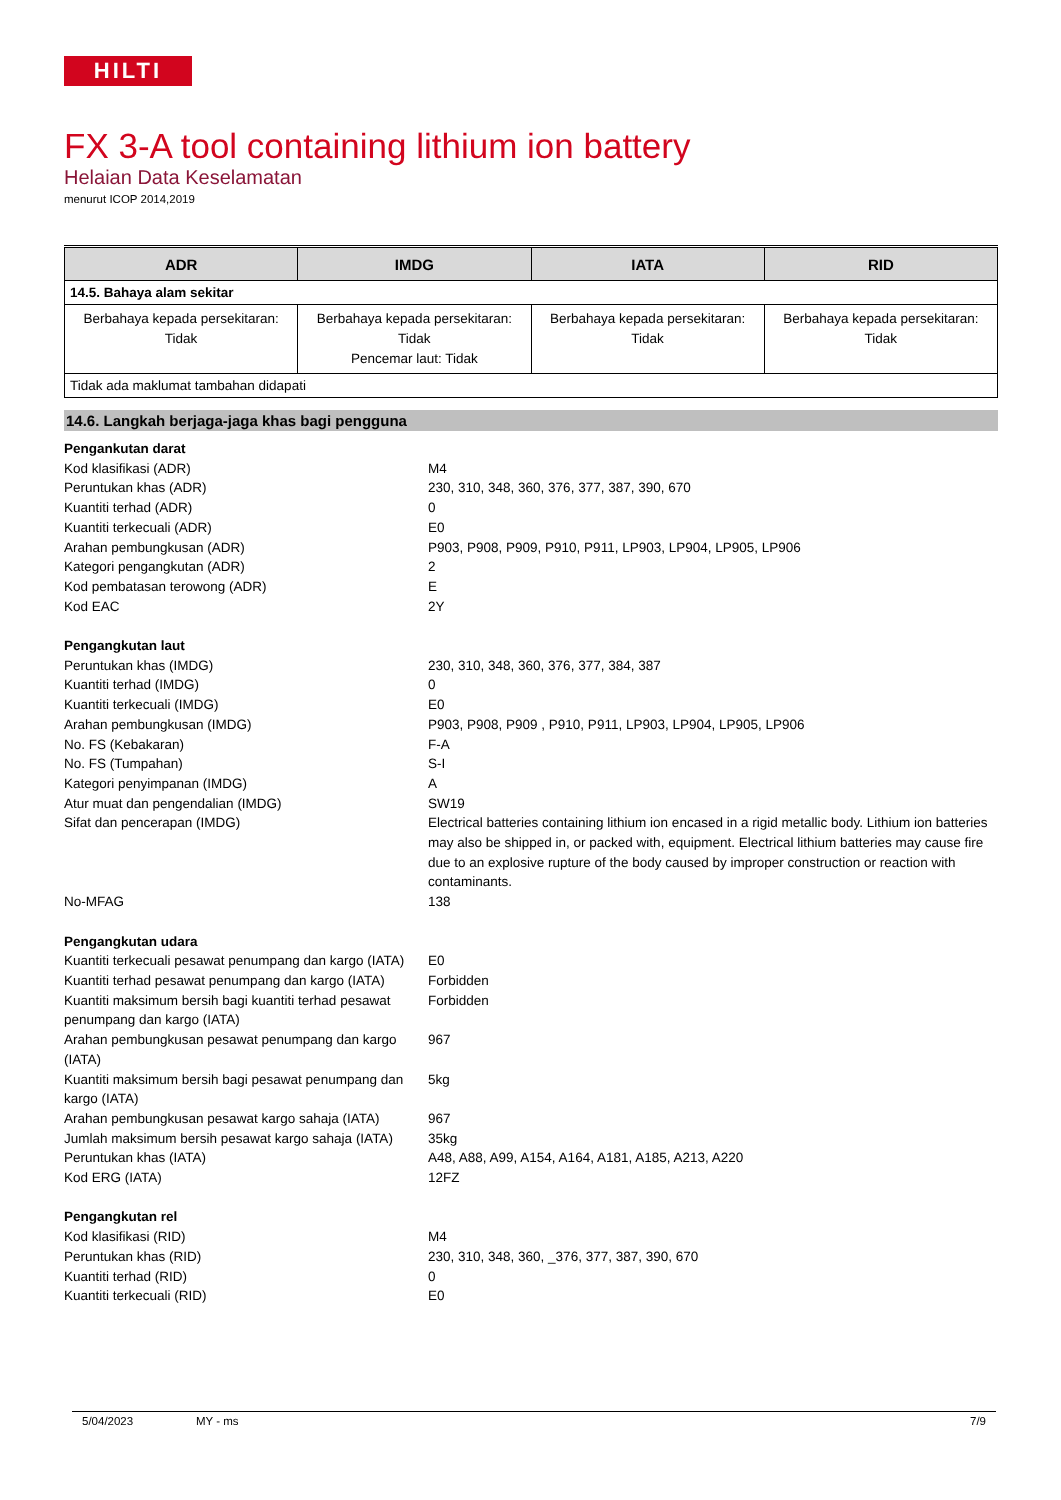HILTI
FX 3-A tool containing lithium ion battery
Helaian Data Keselamatan
menurut ICOP 2014,2019
| ADR | IMDG | IATA | RID |
| --- | --- | --- | --- |
| 14.5. Bahaya alam sekitar | | | |
| Berbahaya kepada persekitaran: Tidak | Berbahaya kepada persekitaran: Tidak Pencemar laut: Tidak | Berbahaya kepada persekitaran: Tidak | Berbahaya kepada persekitaran: Tidak |
| Tidak ada maklumat tambahan didapati | | | |
14.6. Langkah berjaga-jaga khas bagi pengguna
| Pengankutan darat | |
| Kod klasifikasi (ADR) | M4 |
| Peruntukan khas (ADR) | 230, 310, 348, 360, 376, 377, 387, 390, 670 |
| Kuantiti terhad (ADR) | 0 |
| Kuantiti terkecuali (ADR) | E0 |
| Arahan pembungkusan (ADR) | P903, P908, P909, P910, P911, LP903, LP904, LP905, LP906 |
| Kategori pengangkutan (ADR) | 2 |
| Kod pembatasan terowong (ADR) | E |
| Kod EAC | 2Y |
| Pengangkutan laut | |
| Peruntukan khas (IMDG) | 230, 310, 348, 360, 376, 377, 384, 387 |
| Kuantiti terhad (IMDG) | 0 |
| Kuantiti terkecuali (IMDG) | E0 |
| Arahan pembungkusan (IMDG) | P903, P908, P909 , P910, P911, LP903, LP904, LP905, LP906 |
| No. FS (Kebakaran) | F-A |
| No. FS (Tumpahan) | S-I |
| Kategori penyimpanan (IMDG) | A |
| Atur muat dan pengendalian (IMDG) | SW19 |
| Sifat dan pencerapan (IMDG) | Electrical batteries containing lithium ion encased in a rigid metallic body. Lithium ion batteries may also be shipped in, or packed with, equipment. Electrical lithium batteries may cause fire due to an explosive rupture of the body caused by improper construction or reaction with contaminants. |
| No-MFAG | 138 |
| Pengangkutan udara | |
| Kuantiti terkecuali pesawat penumpang dan kargo (IATA) | E0 |
| Kuantiti terhad pesawat penumpang dan kargo (IATA) | Forbidden |
| Kuantiti maksimum bersih bagi kuantiti terhad pesawat penumpang dan kargo (IATA) | Forbidden |
| Arahan pembungkusan pesawat penumpang dan kargo (IATA) | 967 |
| Kuantiti maksimum bersih bagi pesawat penumpang dan kargo (IATA) | 5kg |
| Arahan pembungkusan pesawat kargo sahaja (IATA) | 967 |
| Jumlah maksimum bersih pesawat kargo sahaja (IATA) | 35kg |
| Peruntukan khas (IATA) | A48, A88, A99, A154, A164, A181, A185, A213, A220 |
| Kod ERG (IATA) | 12FZ |
| Pengangkutan rel | |
| Kod klasifikasi (RID) | M4 |
| Peruntukan khas (RID) | 230, 310, 348, 360, _376, 377, 387, 390, 670 |
| Kuantiti terhad (RID) | 0 |
| Kuantiti terkecuali (RID) | E0 |
5/04/2023 MY - ms 7/9